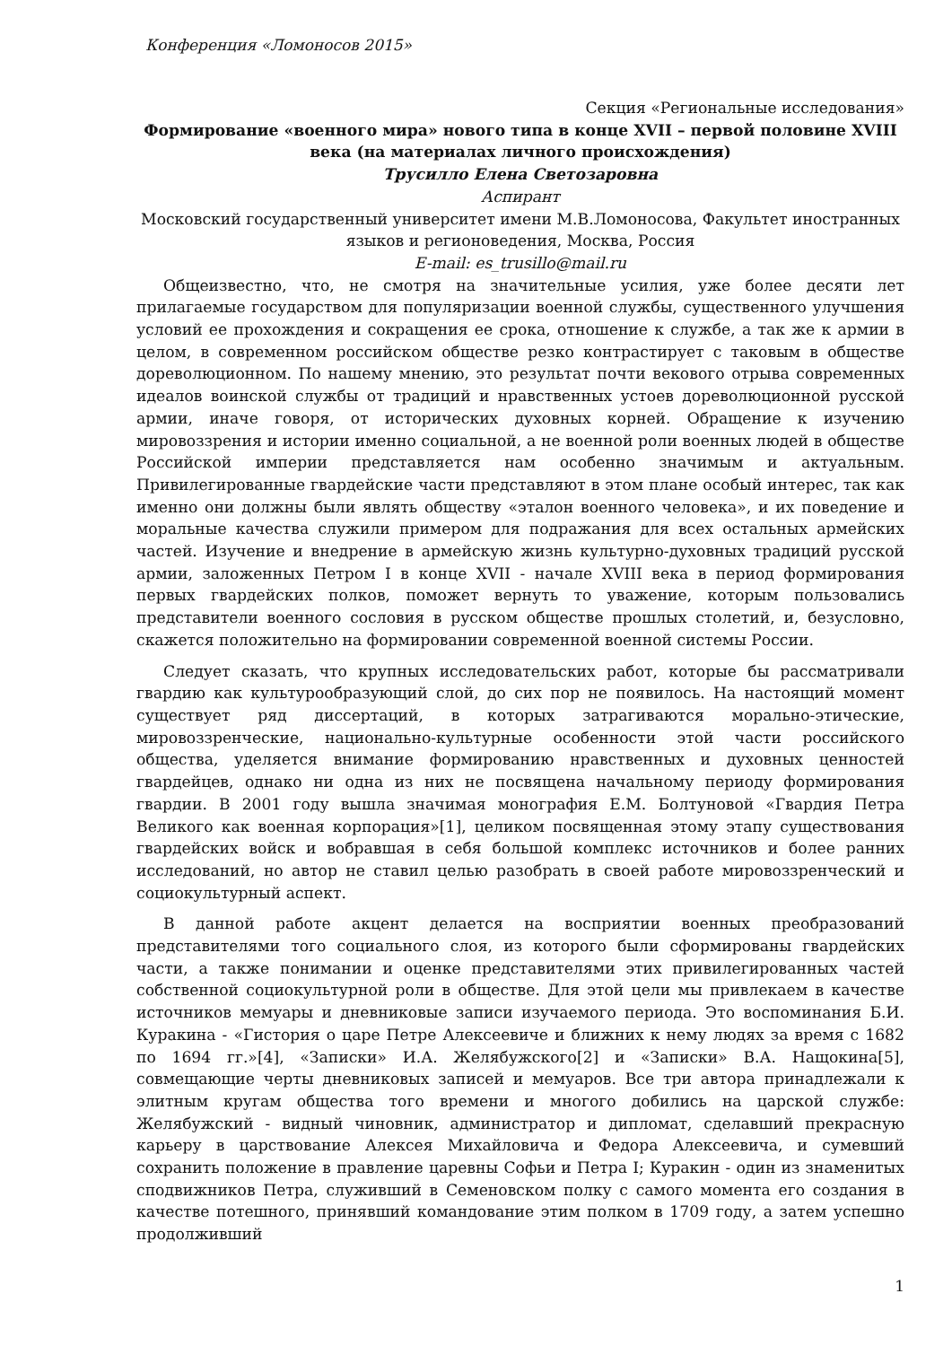Конференция «Ломоносов 2015»
Секция «Региональные исследования»
Формирование «военного мира» нового типа в конце XVII – первой половине XVIII века (на материалах личного происхождения)
Трусилло Елена Светозаровна
Аспирант
Московский государственный университет имени М.В.Ломоносова, Факультет иностранных языков и регионоведения, Москва, Россия
E-mail: es_trusillo@mail.ru
Общеизвестно, что, не смотря на значительные усилия, уже более десяти лет прилагаемые государством для популяризации военной службы, существенного улучшения условий ее прохождения и сокращения ее срока, отношение к службе, а так же к армии в целом, в современном российском обществе резко контрастирует с таковым в обществе дореволюционном. По нашему мнению, это результат почти векового отрыва современных идеалов воинской службы от традиций и нравственных устоев дореволюционной русской армии, иначе говоря, от исторических духовных корней. Обращение к изучению мировоззрения и истории именно социальной, а не военной роли военных людей в обществе Российской империи представляется нам особенно значимым и актуальным. Привилегированные гвардейские части представляют в этом плане особый интерес, так как именно они должны были являть обществу «эталон военного человека», и их поведение и моральные качества служили примером для подражания для всех остальных армейских частей. Изучение и внедрение в армейскую жизнь культурно-духовных традиций русской армии, заложенных Петром I в конце XVII - начале XVIII века в период формирования первых гвардейских полков, поможет вернуть то уважение, которым пользовались представители военного сословия в русском обществе прошлых столетий, и, безусловно, скажется положительно на формировании современной военной системы России.
Следует сказать, что крупных исследовательских работ, которые бы рассматривали гвардию как культурообразующий слой, до сих пор не появилось. На настоящий момент существует ряд диссертаций, в которых затрагиваются морально-этические, мировоззренческие, национально-культурные особенности этой части российского общества, уделяется внимание формированию нравственных и духовных ценностей гвардейцев, однако ни одна из них не посвящена начальному периоду формирования гвардии. В 2001 году вышла значимая монография Е.М. Болтуновой «Гвардия Петра Великого как военная корпорация»[1], целиком посвященная этому этапу существования гвардейских войск и вобравшая в себя большой комплекс источников и более ранних исследований, но автор не ставил целью разобрать в своей работе мировоззренческий и социокультурный аспект.
В данной работе акцент делается на восприятии военных преобразований представителями того социального слоя, из которого были сформированы гвардейских части, а также понимании и оценке представителями этих привилегированных частей собственной социокультурной роли в обществе. Для этой цели мы привлекаем в качестве источников мемуары и дневниковые записи изучаемого периода. Это воспоминания Б.И. Куракина - «Гистория о царе Петре Алексеевиче и ближних к нему людях за время с 1682 по 1694 гг.»[4], «Записки» И.А. Желябужского[2] и «Записки» В.А. Нащокина[5], совмещающие черты дневниковых записей и мемуаров. Все три автора принадлежали к элитным кругам общества того времени и многого добились на царской службе: Желябужский - видный чиновник, администратор и дипломат, сделавший прекрасную карьеру в царствование Алексея Михайловича и Федора Алексеевича, и сумевший сохранить положение в правление царевны Софьи и Петра I; Куракин - один из знаменитых сподвижников Петра, служивший в Семеновском полку с самого момента его создания в качестве потешного, принявший командование этим полком в 1709 году, а затем успешно продолживший
1